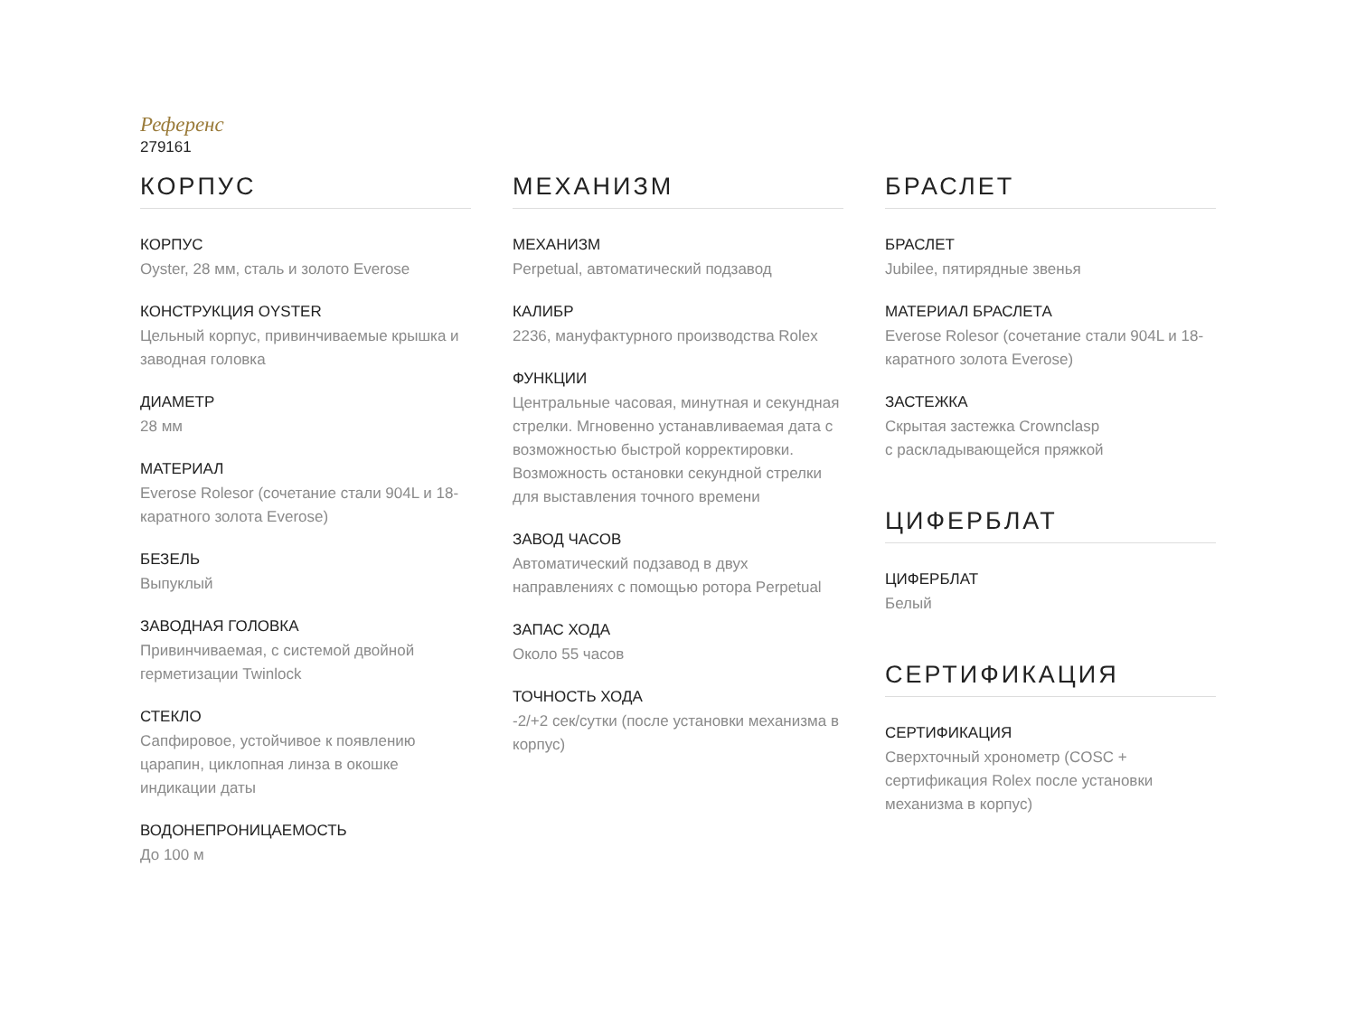Референс
279161
КОРПУС
КОРПУС
Oyster, 28 мм, сталь и золото Everose
КОНСТРУКЦИЯ OYSTER
Цельный корпус, привинчиваемые крышка и заводная головка
ДИАМЕТР
28 мм
МАТЕРИАЛ
Everose Rolesor (сочетание стали 904L и 18-каратного золота Everose)
БЕЗЕЛЬ
Выпуклый
ЗАВОДНАЯ ГОЛОВКА
Привинчиваемая, с системой двойной герметизации Twinlock
СТЕКЛО
Сапфировое, устойчивое к появлению царапин, циклопная линза в окошке индикации даты
ВОДОНЕПРОНИЦАЕМОСТЬ
До 100 м
МЕХАНИЗМ
МЕХАНИЗМ
Perpetual, автоматический подзавод
КАЛИБР
2236, мануфактурного производства Rolex
ФУНКЦИИ
Центральные часовая, минутная и секундная стрелки. Мгновенно устанавливаемая дата с возможностью быстрой корректировки. Возможность остановки секундной стрелки для выставления точного времени
ЗАВОД ЧАСОВ
Автоматический подзавод в двух направлениях с помощью ротора Perpetual
ЗАПАС ХОДА
Около 55 часов
ТОЧНОСТЬ ХОДА
-2/+2 сек/сутки (после установки механизма в корпус)
БРАСЛЕТ
БРАСЛЕТ
Jubilee, пятирядные звенья
МАТЕРИАЛ БРАСЛЕТА
Everose Rolesor (сочетание стали 904L и 18-каратного золота Everose)
ЗАСТЕЖКА
Скрытая застежка Crownclasp
с раскладывающейся пряжкой
ЦИФЕРБЛАТ
ЦИФЕРБЛАТ
Белый
СЕРТИФИКАЦИЯ
СЕРТИФИКАЦИЯ
Сверхточный хронометр (COSC + сертификация Rolex после установки механизма в корпус)